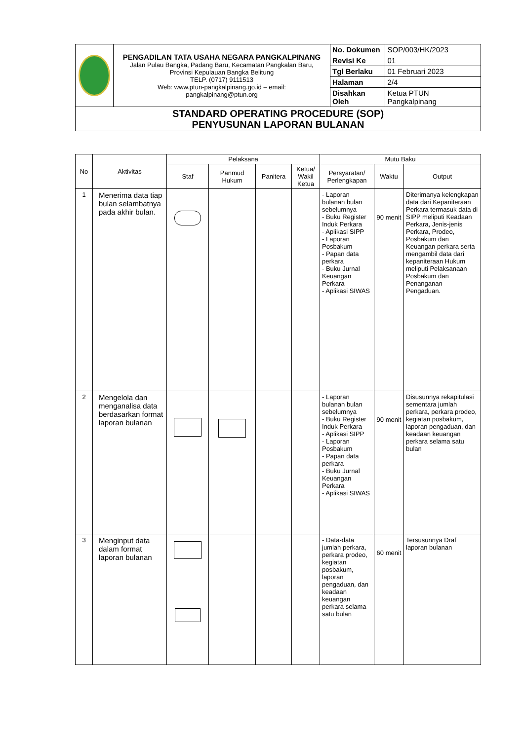| | PENGADILAN TATA USAHA NEGARA PANGKALPINANG Jalan Pulau Bangka, Padang Baru, Kecamatan Pangkalan Baru, Provinsi Kepulauan Bangka Belitung TELP. (0717) 9111513 Web: www.ptun-pangkalpinang.go.id – email: pangkalpinang@ptun.org | No. Dokumen | SOP/003/HK/2023 |
| | | Revisi Ke | 01 |
| | | Tgl Berlaku | 01 Februari 2023 |
| | | Halaman | 2/4 |
| | | Disahkan Oleh | Ketua PTUN Pangkalpinang |
| STANDARD OPERATING PROCEDURE (SOP) PENYUSUNAN LAPORAN BULANAN | | | |
| No | Aktivitas | Pelaksana | | | | Mutu Baku | | |
| --- | --- | --- | --- | --- | --- | --- | --- | --- |
| | | Staf | Panmud Hukum | Panitera | Ketua/ Wakil Ketua | Persyaratan/ Perlengkapan | Waktu | Output |
| 1 | Menerima data tiap bulan selambatnya pada akhir bulan. | | | | | - Laporan bulanan bulan sebelumnya - Buku Register Induk Perkara - Aplikasi SIPP - Laporan Posbakum - Papan data perkara - Buku Jurnal Keuangan Perkara - Aplikasi SIWAS | 90 menit | Diterimanya kelengkapan data dari Kepaniteraan Perkara termasuk data di SIPP meliputi Keadaan Perkara, Jenis-jenis Perkara, Prodeo, Posbakum dan Keuangan perkara serta mengambil data dari kepaniteraan Hukum meliputi Pelaksanaan Posbakum dan Penanganan Pengaduan. |
| 2 | Mengelola dan menganalisa data berdasarkan format laporan bulanan | | | | | - Laporan bulanan bulan sebelumnya - Buku Register Induk Perkara - Aplikasi SIPP - Laporan Posbakum - Papan data perkara - Buku Jurnal Keuangan Perkara - Aplikasi SIWAS | 90 menit | Disusunnya rekapitulasi sementara jumlah perkara, perkara prodeo, kegiatan posbakum, laporan pengaduan, dan keadaan keuangan perkara selama satu bulan |
| 3 | Menginput data dalam format laporan bulanan | | | | | - Data-data jumlah perkara, perkara prodeo, kegiatan posbakum, laporan pengaduan, dan keadaan keuangan perkara selama satu bulan | 60 menit | Tersusunnya Draf laporan bulanan |